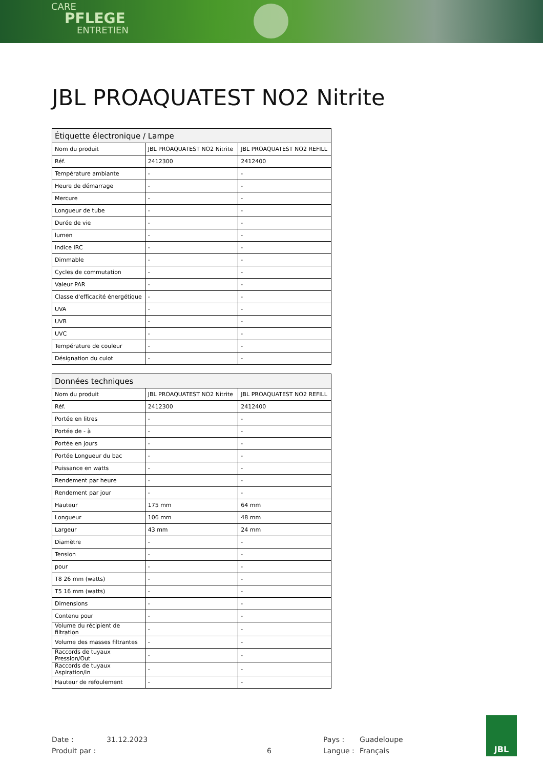CARE
PFLEGE
ENTRETIEN
JBL PROAQUATEST NO2 Nitrite
| Étiquette électronique / Lampe | | |
| --- | --- | --- |
| Nom du produit | JBL PROAQUATEST NO2 Nitrite | JBL PROAQUATEST NO2 REFILL |
| Réf. | 2412300 | 2412400 |
| Température ambiante | - | - |
| Heure de démarrage | - | - |
| Mercure | - | - |
| Longueur de tube | - | - |
| Durée de vie | - | - |
| lumen | - | - |
| Indice IRC | - | - |
| Dimmable | - | - |
| Cycles de commutation | - | - |
| Valeur PAR | - | - |
| Classe d'efficacité énergétique | - | - |
| UVA | - | - |
| UVB | - | - |
| UVC | - | - |
| Température de couleur | - | - |
| Désignation du culot | - | - |
| Données techniques | | |
| --- | --- | --- |
| Nom du produit | JBL PROAQUATEST NO2 Nitrite | JBL PROAQUATEST NO2 REFILL |
| Réf. | 2412300 | 2412400 |
| Portée en litres | - | - |
| Portée de - à | - | - |
| Portée en jours | - | - |
| Portée Longueur du bac | - | - |
| Puissance en watts | - | - |
| Rendement par heure | - | - |
| Rendement par jour | - | - |
| Hauteur | 175 mm | 64 mm |
| Longueur | 106 mm | 48 mm |
| Largeur | 43 mm | 24 mm |
| Diamètre | - | - |
| Tension | - | - |
| pour | - | - |
| T8 26 mm (watts) | - | - |
| T5 16 mm (watts) | - | - |
| Dimensions | - | - |
| Contenu pour | - | - |
| Volume du récipient de filtration | - | - |
| Volume des masses filtrantes | - | - |
| Raccords de tuyaux Pression/Out | - | - |
| Raccords de tuyaux Aspiration/in | - | - |
| Hauteur de refoulement | - | - |
Date : 31.12.2023 Pays : Guadeloupe
Produit par : 6 Langue : Français
JBL